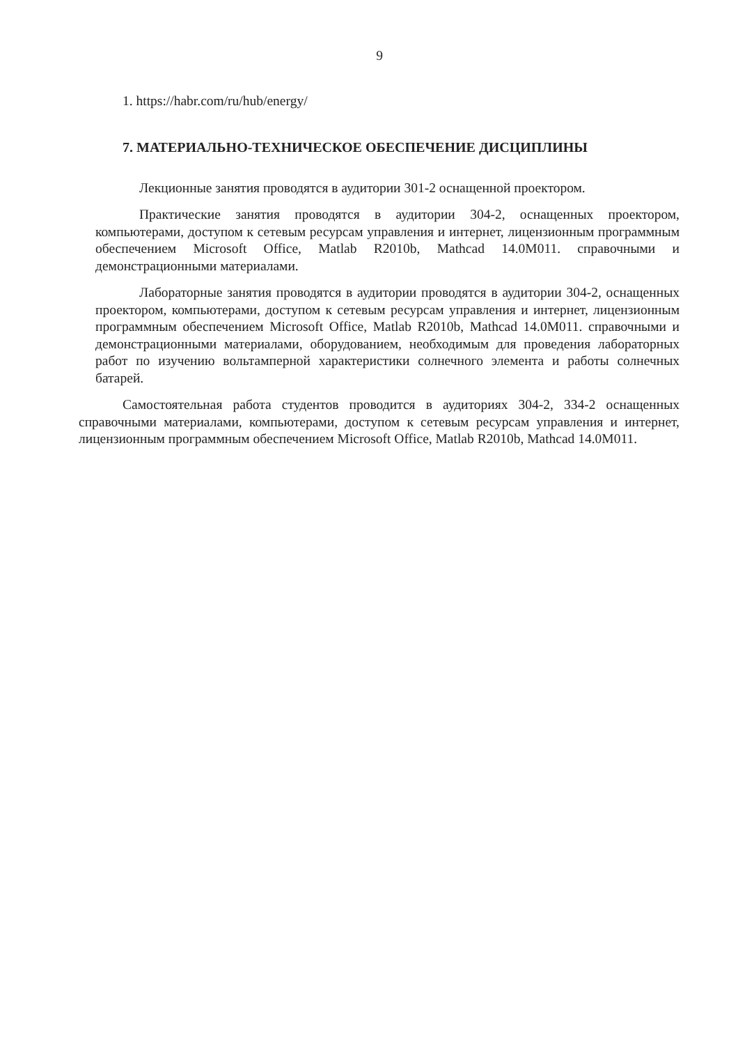9
1. https://habr.com/ru/hub/energy/
7. МАТЕРИАЛЬНО-ТЕХНИЧЕСКОЕ ОБЕСПЕЧЕНИЕ ДИСЦИПЛИНЫ
Лекционные занятия проводятся в аудитории 301-2 оснащенной проектором.
Практические занятия проводятся в аудитории 304-2, оснащенных проектором, компьютерами, доступом к сетевым ресурсам управления и интернет, лицензионным программным обеспечением Microsoft Office, Matlab R2010b, Mathcad 14.0M011. справочными и демонстрационными материалами.
Лабораторные занятия проводятся в аудитории проводятся в аудитории 304-2, оснащенных проектором, компьютерами, доступом к сетевым ресурсам управления и интернет, лицензионным программным обеспечением Microsoft Office, Matlab R2010b, Mathcad 14.0M011. справочными и демонстрационными материалами, оборудованием, необходимым для проведения лабораторных работ по изучению вольтамперной характеристики солнечного элемента и работы солнечных батарей.
Самостоятельная работа студентов проводится в аудиториях 304-2, 334-2 оснащенных справочными материалами, компьютерами, доступом к сетевым ресурсам управления и интернет, лицензионным программным обеспечением Microsoft Office, Matlab R2010b, Mathcad 14.0M011.